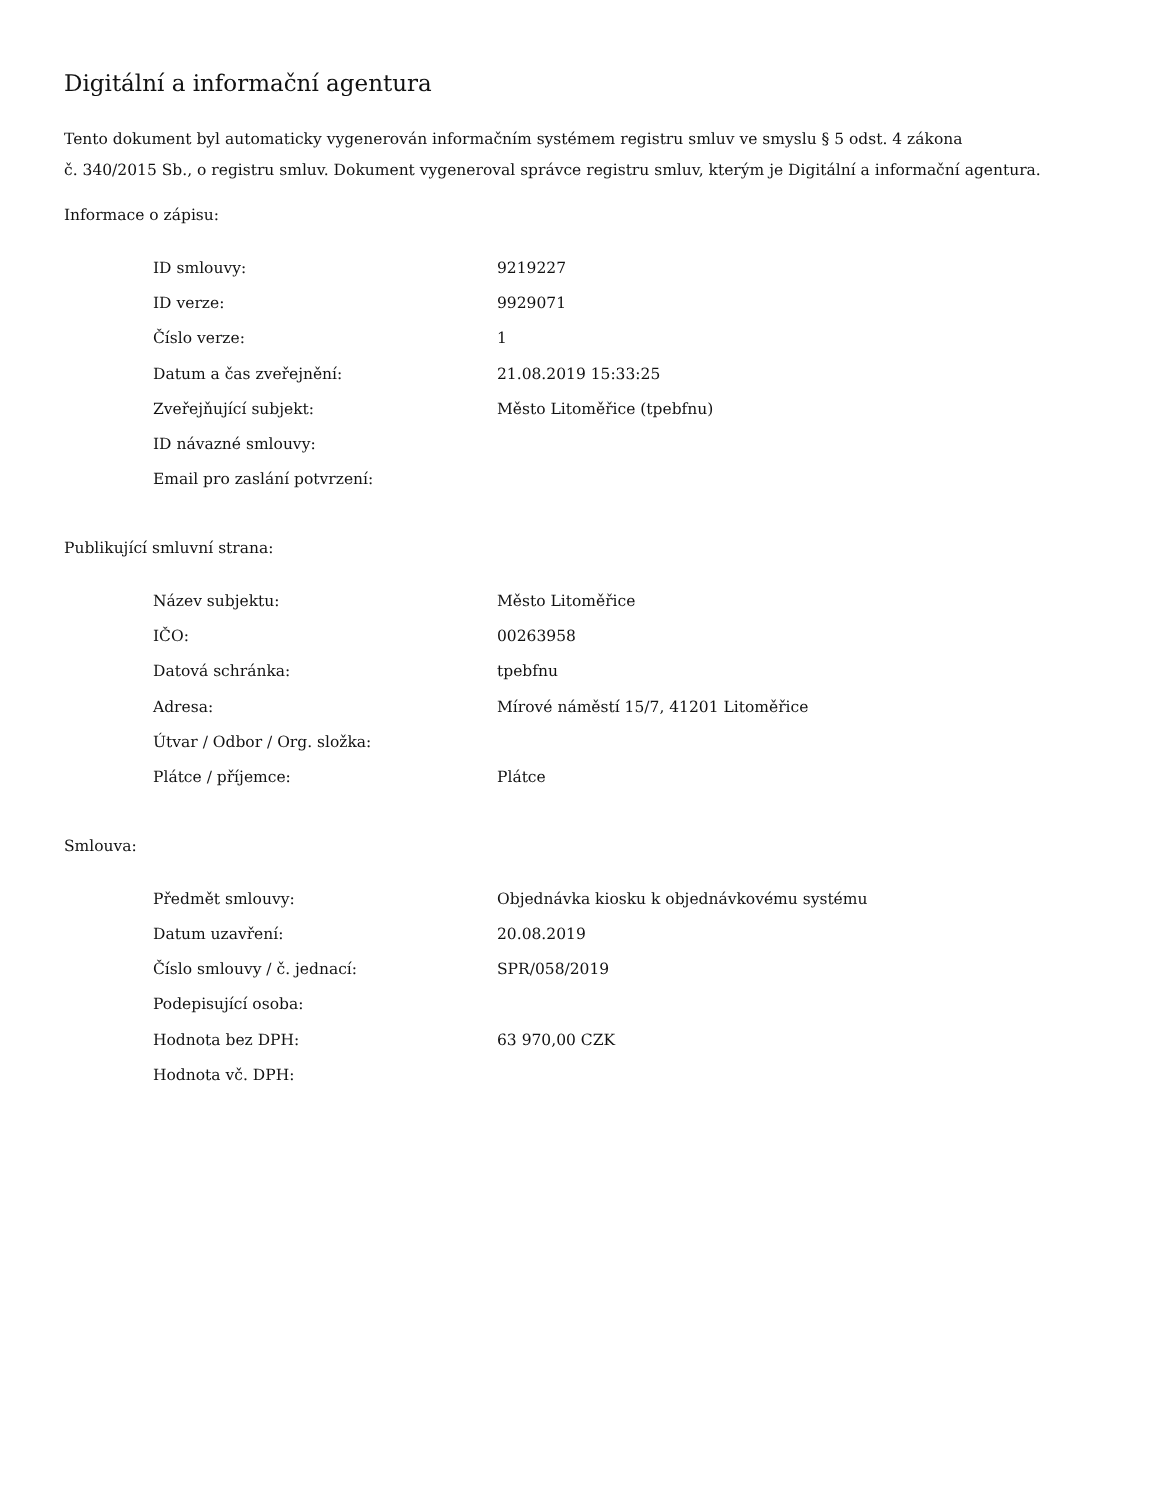Digitální a informační agentura
Tento dokument byl automaticky vygenerován informačním systémem registru smluv ve smyslu § 5 odst. 4 zákona
č. 340/2015 Sb., o registru smluv. Dokument vygeneroval správce registru smluv, kterým je Digitální a informační agentura.
Informace o zápisu:
| ID smlouvy: | 9219227 |
| ID verze: | 9929071 |
| Číslo verze: | 1 |
| Datum a čas zveřejnění: | 21.08.2019 15:33:25 |
| Zveřejňující subjekt: | Město Litoměřice (tpebfnu) |
| ID návazné smlouvy: | |
| Email pro zaslání potvrzení: | |
Publikující smluvní strana:
| Název subjektu: | Město Litoměřice |
| IČO: | 00263958 |
| Datová schránka: | tpebfnu |
| Adresa: | Mírové náměstí 15/7, 41201 Litoměřice |
| Útvar / Odbor / Org. složka: | |
| Plátce / příjemce: | Plátce |
Smlouva:
| Předmět smlouvy: | Objednávka kiosku k objednávkovému systému |
| Datum uzavření: | 20.08.2019 |
| Číslo smlouvy / č. jednací: | SPR/058/2019 |
| Podepisující osoba: | |
| Hodnota bez DPH: | 63 970,00 CZK |
| Hodnota vč. DPH: | |